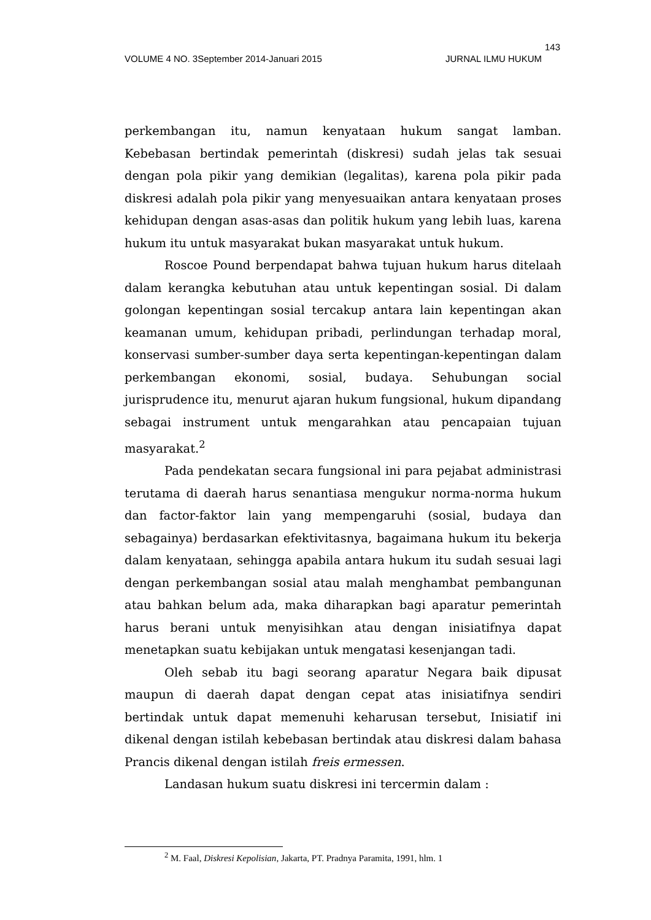143
VOLUME 4 NO. 3September 2014-Januari 2015 JURNAL ILMU HUKUM
perkembangan itu, namun kenyataan hukum sangat lamban. Kebebasan bertindak pemerintah (diskresi) sudah jelas tak sesuai dengan pola pikir yang demikian (legalitas), karena pola pikir pada diskresi adalah pola pikir yang menyesuaikan antara kenyataan proses kehidupan dengan asas-asas dan politik hukum yang lebih luas, karena hukum itu untuk masyarakat bukan masyarakat untuk hukum.
Roscoe Pound berpendapat bahwa tujuan hukum harus ditelaah dalam kerangka kebutuhan atau untuk kepentingan sosial. Di dalam golongan kepentingan sosial tercakup antara lain kepentingan akan keamanan umum, kehidupan pribadi, perlindungan terhadap moral, konservasi sumber-sumber daya serta kepentingan-kepentingan dalam perkembangan ekonomi, sosial, budaya. Sehubungan social jurisprudence itu, menurut ajaran hukum fungsional, hukum dipandang sebagai instrument untuk mengarahkan atau pencapaian tujuan masyarakat.<sup>2</sup>
Pada pendekatan secara fungsional ini para pejabat administrasi terutama di daerah harus senantiasa mengukur norma-norma hukum dan factor-faktor lain yang mempengaruhi (sosial, budaya dan sebagainya) berdasarkan efektivitasnya, bagaimana hukum itu bekerja dalam kenyataan, sehingga apabila antara hukum itu sudah sesuai lagi dengan perkembangan sosial atau malah menghambat pembangunan atau bahkan belum ada, maka diharapkan bagi aparatur pemerintah harus berani untuk menyisihkan atau dengan inisiatifnya dapat menetapkan suatu kebijakan untuk mengatasi kesenjangan tadi.
Oleh sebab itu bagi seorang aparatur Negara baik dipusat maupun di daerah dapat dengan cepat atas inisiatifnya sendiri bertindak untuk dapat memenuhi keharusan tersebut, Inisiatif ini dikenal dengan istilah kebebasan bertindak atau diskresi dalam bahasa Prancis dikenal dengan istilah freis ermessen.
Landasan hukum suatu diskresi ini tercermin dalam :
<sup>2</sup> M. Faal, Diskresi Kepolisian, Jakarta, PT. Pradnya Paramita, 1991, hlm. 1